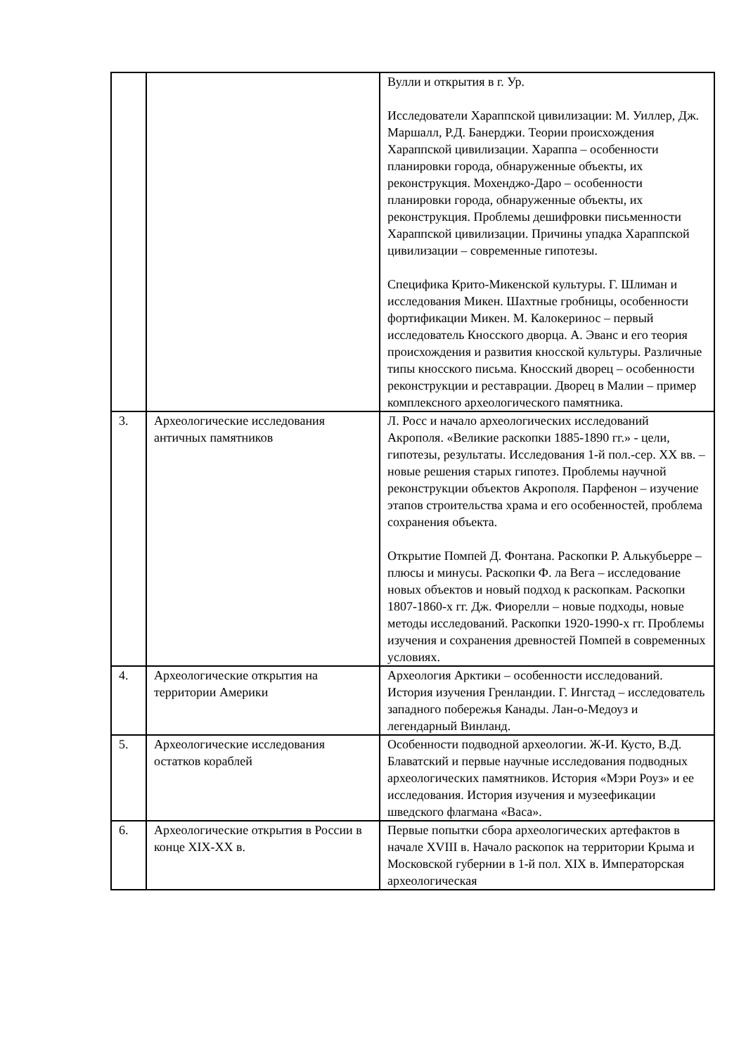| | | Вулли и открытия в г. Ур. Исследователи Хараппской цивилизации: М. Уиллер, Дж. Маршалл, Р.Д. Банерджи. Теории происхождения Хараппской цивилизации. Хараппа – особенности планировки города, обнаруженные объекты, их реконструкция. Мохенджо-Даро – особенности планировки города, обнаруженные объекты, их реконструкция. Проблемы дешифровки письменности Хараппской цивилизации. Причины упадка Хараппской цивилизации – современные гипотезы. Специфика Крито-Микенской культуры. Г. Шлиман и исследования Микен. Шахтные гробницы, особенности фортификации Микен. М. Калокеринос – первый исследователь Кносского дворца. А. Эванс и его теория происхождения и развития кносской культуры. Различные типы кносского письма. Кносский дворец – особенности реконструкции и реставрации. Дворец в Малии – пример комплексного археологического памятника. |
| 3. | Археологические исследования античных памятников | Л. Росс и начало археологических исследований Акрополя. «Великие раскопки 1885-1890 гг.» - цели, гипотезы, результаты. Исследования 1-й пол.-сер. XX вв. – новые решения старых гипотез. Проблемы научной реконструкции объектов Акрополя. Парфенон – изучение этапов строительства храма и его особенностей, проблема сохранения объекта. Открытие Помпей Д. Фонтана. Раскопки Р. Алькубьерре – плюсы и минусы. Раскопки Ф. ла Вега – исследование новых объектов и новый подход к раскопкам. Раскопки 1807-1860-х гг. Дж. Фиорелли – новые подходы, новые методы исследований. Раскопки 1920-1990-х гг. Проблемы изучения и сохранения древностей Помпей в современных условиях. |
| 4. | Археологические открытия на территории Америки | Археология Арктики – особенности исследований. История изучения Гренландии. Г. Ингстад – исследователь западного побережья Канады. Лан-о-Медоуз и легендарный Винланд. |
| 5. | Археологические исследования остатков кораблей | Особенности подводной археологии. Ж-И. Кусто, В.Д. Блаватский и первые научные исследования подводных археологических памятников. История «Мэри Роуз» и ее исследования. История изучения и музеефикации шведского флагмана «Васа». |
| 6. | Археологические открытия в России в конце XIX-XX в. | Первые попытки сбора археологических артефактов в начале XVIII в. Начало раскопок на территории Крыма и Московской губернии в 1-й пол. XIX в. Императорская археологическая |